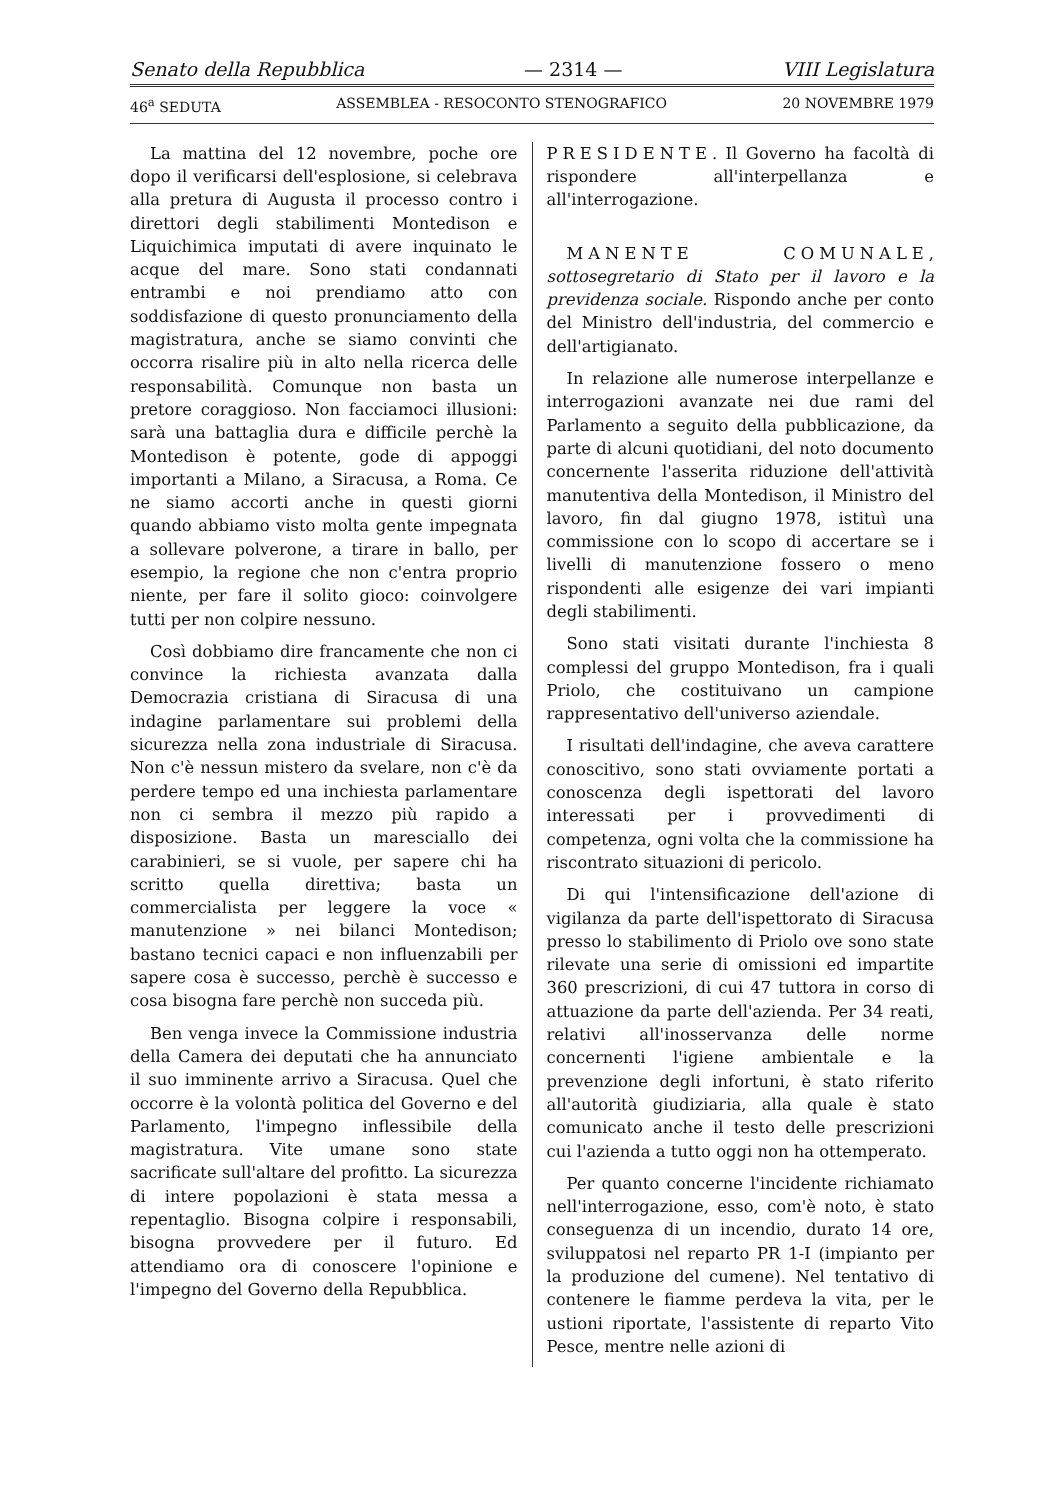Senato della Repubblica — 2314 — VIII Legislatura
46<sup>a</sup> SEDUTA ASSEMBLEA - RESOCONTO STENOGRAFICO 20 NOVEMBRE 1979
La mattina del 12 novembre, poche ore dopo il verificarsi dell'esplosione, si celebrava alla pretura di Augusta il processo contro i direttori degli stabilimenti Montedison e Liquichimica imputati di avere inquinato le acque del mare. Sono stati condannati entrambi e noi prendiamo atto con soddisfazione di questo pronunciamento della magistratura, anche se siamo convinti che occorra risalire più in alto nella ricerca delle responsabilità. Comunque non basta un pretore coraggioso. Non facciamoci illusioni: sarà una battaglia dura e difficile perchè la Montedison è potente, gode di appoggi importanti a Milano, a Siracusa, a Roma. Ce ne siamo accorti anche in questi giorni quando abbiamo visto molta gente impegnata a sollevare polverone, a tirare in ballo, per esempio, la regione che non c'entra proprio niente, per fare il solito gioco: coinvolgere tutti per non colpire nessuno.
Così dobbiamo dire francamente che non ci convince la richiesta avanzata dalla Democrazia cristiana di Siracusa di una indagine parlamentare sui problemi della sicurezza nella zona industriale di Siracusa. Non c'è nessun mistero da svelare, non c'è da perdere tempo ed una inchiesta parlamentare non ci sembra il mezzo più rapido a disposizione. Basta un maresciallo dei carabinieri, se si vuole, per sapere chi ha scritto quella direttiva; basta un commercialista per leggere la voce « manutenzione » nei bilanci Montedison; bastano tecnici capaci e non influenzabili per sapere cosa è successo, perchè è successo e cosa bisogna fare perchè non succeda più.
Ben venga invece la Commissione industria della Camera dei deputati che ha annunciato il suo imminente arrivo a Siracusa. Quel che occorre è la volontà politica del Governo e del Parlamento, l'impegno inflessibile della magistratura. Vite umane sono state sacrificate sull'altare del profitto. La sicurezza di intere popolazioni è stata messa a repentaglio. Bisogna colpire i responsabili, bisogna provvedere per il futuro. Ed attendiamo ora di conoscere l'opinione e l'impegno del Governo della Repubblica.
PRESIDENTE. Il Governo ha facoltà di rispondere all'interpellanza e all'interrogazione.
MANENTE COMUNALE, sottosegretario di Stato per il lavoro e la previdenza sociale. Rispondo anche per conto del Ministro dell'industria, del commercio e dell'artigianato.
In relazione alle numerose interpellanze e interrogazioni avanzate nei due rami del Parlamento a seguito della pubblicazione, da parte di alcuni quotidiani, del noto documento concernente l'asserita riduzione dell'attività manutentiva della Montedison, il Ministro del lavoro, fin dal giugno 1978, istituì una commissione con lo scopo di accertare se i livelli di manutenzione fossero o meno rispondenti alle esigenze dei vari impianti degli stabilimenti.
Sono stati visitati durante l'inchiesta 8 complessi del gruppo Montedison, fra i quali Priolo, che costituivano un campione rappresentativo dell'universo aziendale.
I risultati dell'indagine, che aveva carattere conoscitivo, sono stati ovviamente portati a conoscenza degli ispettorati del lavoro interessati per i provvedimenti di competenza, ogni volta che la commissione ha riscontrato situazioni di pericolo.
Di qui l'intensificazione dell'azione di vigilanza da parte dell'ispettorato di Siracusa presso lo stabilimento di Priolo ove sono state rilevate una serie di omissioni ed impartite 360 prescrizioni, di cui 47 tuttora in corso di attuazione da parte dell'azienda. Per 34 reati, relativi all'inosservanza delle norme concernenti l'igiene ambientale e la prevenzione degli infortuni, è stato riferito all'autorità giudiziaria, alla quale è stato comunicato anche il testo delle prescrizioni cui l'azienda a tutto oggi non ha ottemperato.
Per quanto concerne l'incidente richiamato nell'interrogazione, esso, com'è noto, è stato conseguenza di un incendio, durato 14 ore, sviluppatosi nel reparto PR 1-I (impianto per la produzione del cumene). Nel tentativo di contenere le fiamme perdeva la vita, per le ustioni riportate, l'assistente di reparto Vito Pesce, mentre nelle azioni di